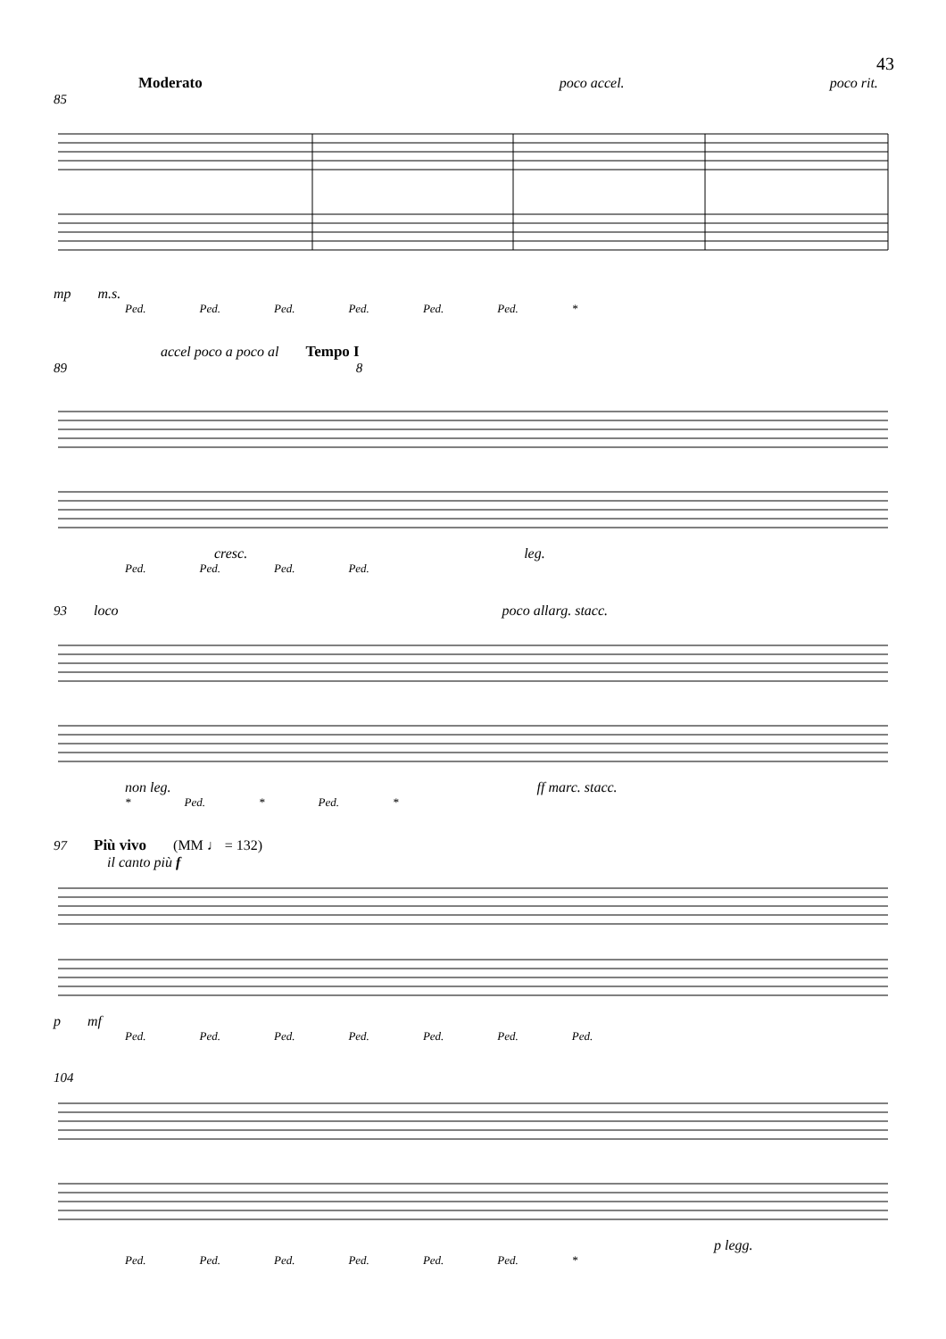43
Moderato poco accel. poco rit.
85
mp m.s.
Ped. Ped. Ped. Ped. Ped. Ped. *
accel poco a poco al Tempo I
89 8
cresc. leg.
Ped. Ped. Ped. Ped.
93 loco poco allarg. stacc.
non leg. ff marc. stacc.
* Ped. * Ped. *
97 Più vivo (MM ♩ = 132)
il canto più f
p mf
Ped. Ped. Ped. Ped. Ped. Ped. Ped.
104
p legg.
Ped. Ped. Ped. Ped. Ped. Ped. *